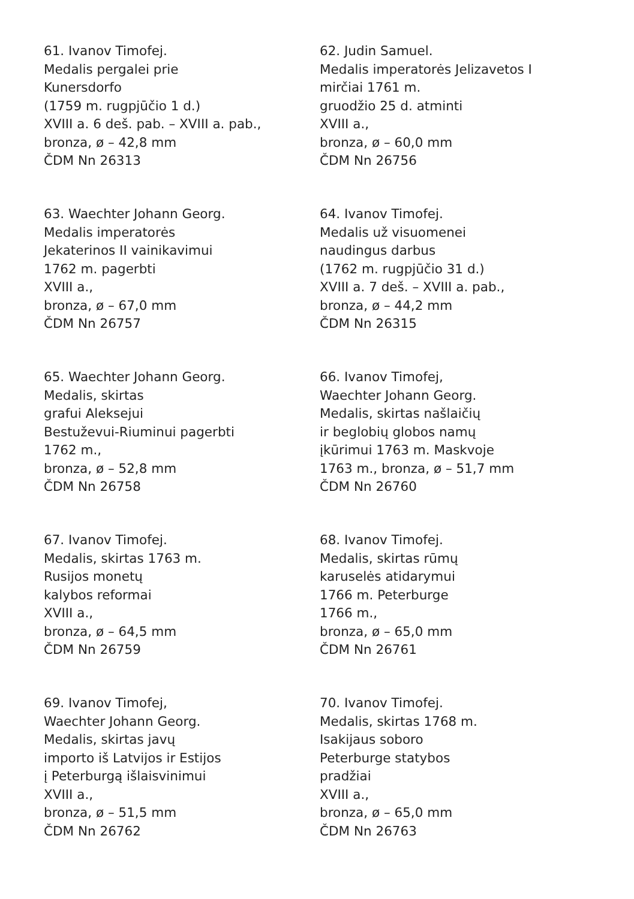61. Ivanov Timofej.
Medalis pergalei prie
Kunersdorfo
(1759 m. rugpjūčio 1 d.)
XVIII a. 6 deš. pab. – XVIII a. pab.,
bronza, ø – 42,8 mm
ČDM Nn 26313
62. Judin Samuel.
Medalis imperatorės Jelizavetos I
mirčiai 1761 m.
gruodžio 25 d. atminti
XVIII a.,
bronza, ø – 60,0 mm
ČDM Nn 26756
63. Waechter Johann Georg.
Medalis imperatorės
Jekaterinos II vainikavimui
1762 m. pagerbti
XVIII a.,
bronza, ø – 67,0 mm
ČDM Nn 26757
64. Ivanov Timofej.
Medalis už visuomenei
naudingus darbus
(1762 m. rugpjūčio 31 d.)
XVIII a. 7 deš. – XVIII a. pab.,
bronza, ø – 44,2 mm
ČDM Nn 26315
65. Waechter Johann Georg.
Medalis, skirtas
grafui Aleksejui
Bestuževui-Riuminui pagerbti
1762 m.,
bronza, ø – 52,8 mm
ČDM Nn 26758
66. Ivanov Timofej,
Waechter Johann Georg.
Medalis, skirtas našlaičių
ir beglobių globos namų
įkūrimui 1763 m. Maskvoje
1763 m., bronza, ø – 51,7 mm
ČDM Nn 26760
67. Ivanov Timofej.
Medalis, skirtas 1763 m.
Rusijos monetų
kalybos reformai
XVIII a.,
bronza, ø – 64,5 mm
ČDM Nn 26759
68. Ivanov Timofej.
Medalis, skirtas rūmų
karuselės atidarymui
1766 m. Peterburge
1766 m.,
bronza, ø – 65,0 mm
ČDM Nn 26761
69. Ivanov Timofej,
Waechter Johann Georg.
Medalis, skirtas javų
importo iš Latvijos ir Estijos
į Peterburgą išlaisvinimui
XVIII a.,
bronza, ø – 51,5 mm
ČDM Nn 26762
70. Ivanov Timofej.
Medalis, skirtas 1768 m.
Isakijaus soboro
Peterburge statybos
pradžiai
XVIII a.,
bronza, ø – 65,0 mm
ČDM Nn 26763